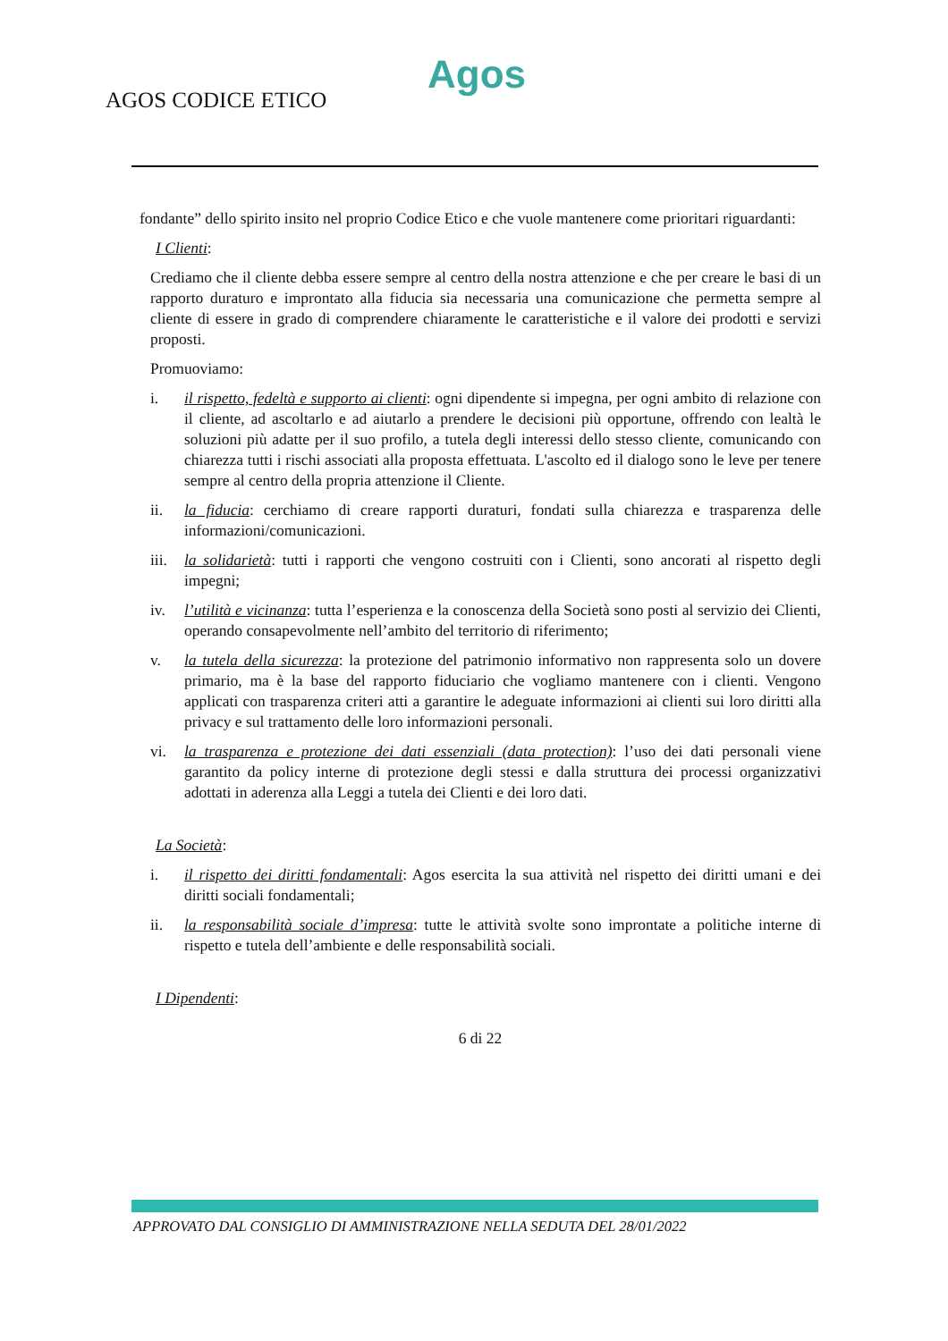Agos
AGOS CODICE ETICO
fondante” dello spirito insito nel proprio Codice Etico e che vuole mantenere come prioritari riguardanti:
I Clienti:
Crediamo che il cliente debba essere sempre al centro della nostra attenzione e che per creare le basi di un rapporto duraturo e improntato alla fiducia sia necessaria una comunicazione che permetta sempre al cliente di essere in grado di comprendere chiaramente le caratteristiche e il valore dei prodotti e servizi proposti.
Promuoviamo:
i. il rispetto, fedeltà e supporto ai clienti: ogni dipendente si impegna, per ogni ambito di relazione con il cliente, ad ascoltarlo e ad aiutarlo a prendere le decisioni più opportune, offrendo con lealtà le soluzioni più adatte per il suo profilo, a tutela degli interessi dello stesso cliente, comunicando con chiarezza tutti i rischi associati alla proposta effettuata. L'ascolto ed il dialogo sono le leve per tenere sempre al centro della propria attenzione il Cliente.
ii. la fiducia: cerchiamo di creare rapporti duraturi, fondati sulla chiarezza e trasparenza delle informazioni/comunicazioni.
iii. la solidarietà: tutti i rapporti che vengono costruiti con i Clienti, sono ancorati al rispetto degli impegni;
iv. l’utilità e vicinanza: tutta l’esperienza e la conoscenza della Società sono posti al servizio dei Clienti, operando consapevolmente nell’ambito del territorio di riferimento;
v. la tutela della sicurezza: la protezione del patrimonio informativo non rappresenta solo un dovere primario, ma è la base del rapporto fiduciario che vogliamo mantenere con i clienti. Vengono applicati con trasparenza criteri atti a garantire le adeguate informazioni ai clienti sui loro diritti alla privacy e sul trattamento delle loro informazioni personali.
vi. la trasparenza e protezione dei dati essenziali (data protection): l’uso dei dati personali viene garantito da policy interne di protezione degli stessi e dalla struttura dei processi organizzativi adottati in aderenza alla Leggi a tutela dei Clienti e dei loro dati.
La Società:
i. il rispetto dei diritti fondamentali: Agos esercita la sua attività nel rispetto dei diritti umani e dei diritti sociali fondamentali;
ii. la responsabilità sociale d’impresa: tutte le attività svolte sono improntate a politiche interne di rispetto e tutela dell’ambiente e delle responsabilità sociali.
I Dipendenti:
6 di 22
APPROVATO DAL CONSIGLIO DI AMMINISTRAZIONE NELLA SEDUTA DEL 28/01/2022